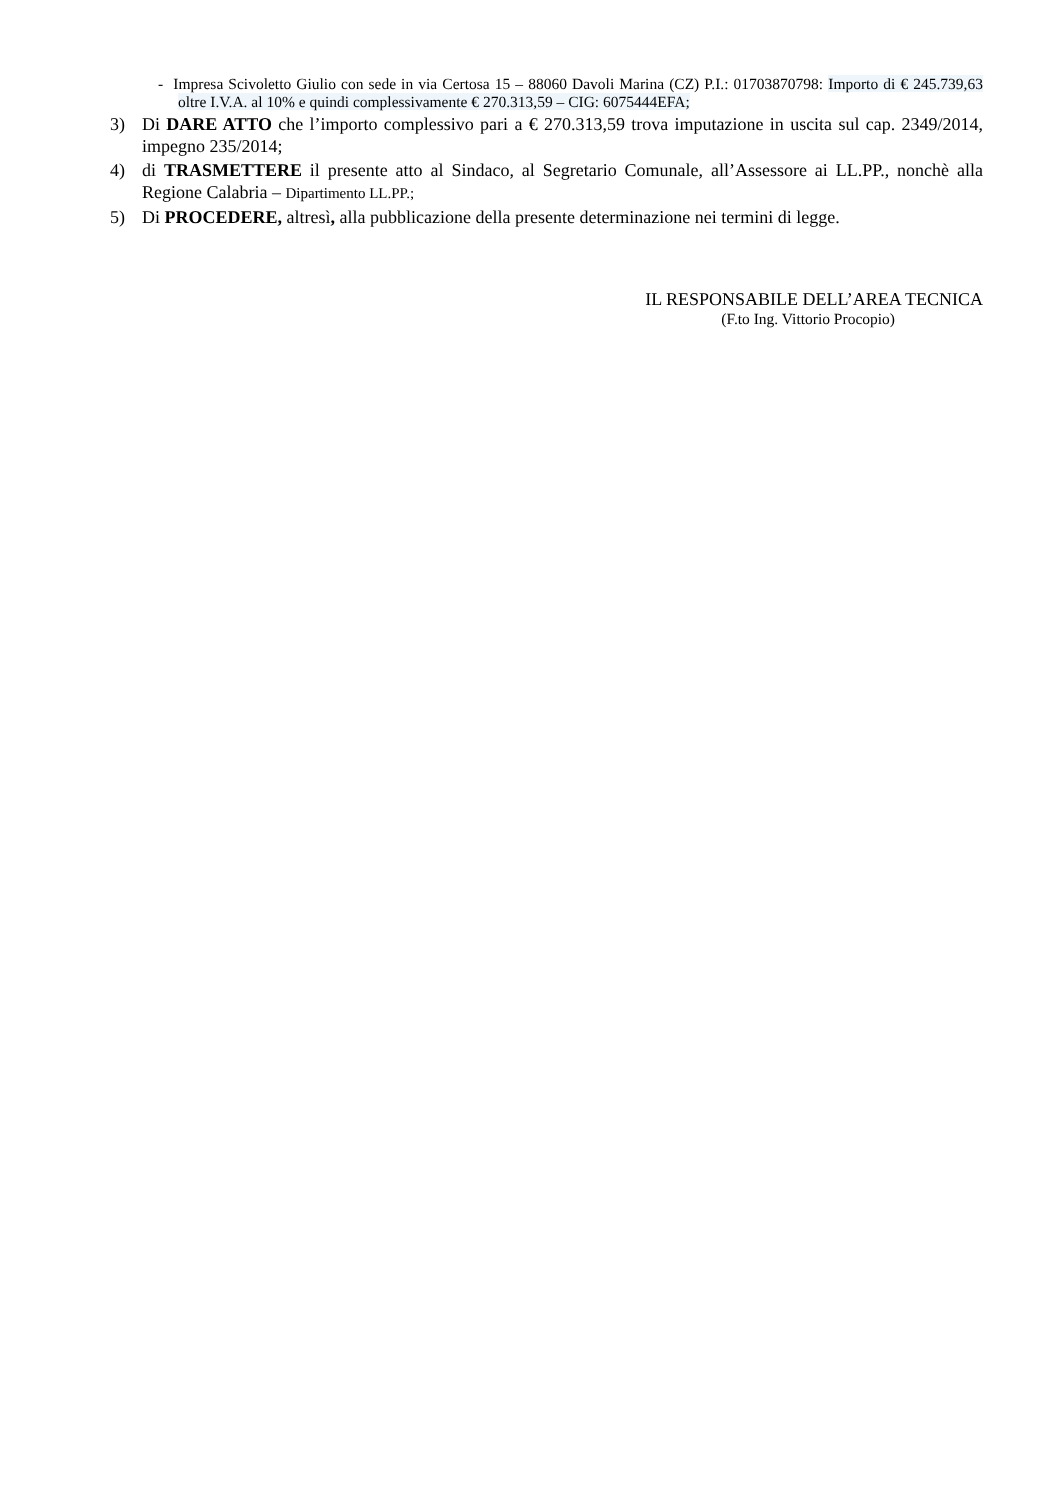- Impresa Scivoletto Giulio con sede in via Certosa 15 – 88060 Davoli Marina (CZ) P.I.: 01703870798: Importo di € 245.739,63 oltre I.V.A. al 10% e quindi complessivamente € 270.313,59 – CIG: 6075444EFA;
3) Di DARE ATTO che l’importo complessivo pari a € 270.313,59 trova imputazione in uscita sul cap. 2349/2014, impegno 235/2014;
4) di TRASMETTERE il presente atto al Sindaco, al Segretario Comunale, all’Assessore ai LL.PP., nonchè alla Regione Calabria – Dipartimento LL.PP.;
5) Di PROCEDERE, altresì, alla pubblicazione della presente determinazione nei termini di legge.
IL RESPONSABILE DELL’AREA TECNICA
(F.to Ing. Vittorio Procopio)